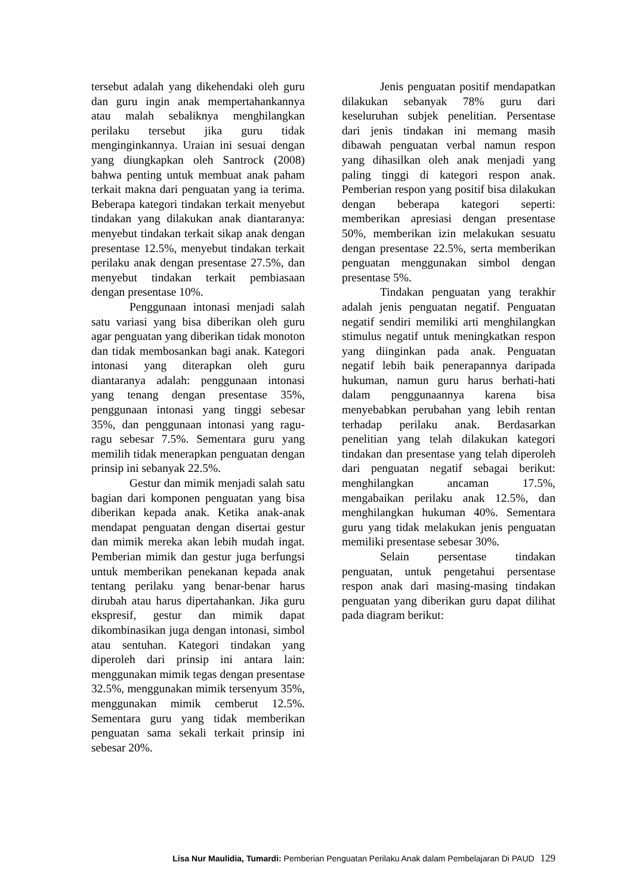tersebut adalah yang dikehendaki oleh guru dan guru ingin anak mempertahankannya atau malah sebaliknya menghilangkan perilaku tersebut jika guru tidak menginginkannya. Uraian ini sesuai dengan yang diungkapkan oleh Santrock (2008) bahwa penting untuk membuat anak paham terkait makna dari penguatan yang ia terima. Beberapa kategori tindakan terkait menyebut tindakan yang dilakukan anak diantaranya: menyebut tindakan terkait sikap anak dengan presentase 12.5%, menyebut tindakan terkait perilaku anak dengan presentase 27.5%, dan menyebut tindakan terkait pembiasaan dengan presentase 10%.
Penggunaan intonasi menjadi salah satu variasi yang bisa diberikan oleh guru agar penguatan yang diberikan tidak monoton dan tidak membosankan bagi anak. Kategori intonasi yang diterapkan oleh guru diantaranya adalah: penggunaan intonasi yang tenang dengan presentase 35%, penggunaan intonasi yang tinggi sebesar 35%, dan penggunaan intonasi yang ragu-ragu sebesar 7.5%. Sementara guru yang memilih tidak menerapkan penguatan dengan prinsip ini sebanyak 22.5%.
Gestur dan mimik menjadi salah satu bagian dari komponen penguatan yang bisa diberikan kepada anak. Ketika anak-anak mendapat penguatan dengan disertai gestur dan mimik mereka akan lebih mudah ingat. Pemberian mimik dan gestur juga berfungsi untuk memberikan penekanan kepada anak tentang perilaku yang benar-benar harus dirubah atau harus dipertahankan. Jika guru ekspresif, gestur dan mimik dapat dikombinasikan juga dengan intonasi, simbol atau sentuhan. Kategori tindakan yang diperoleh dari prinsip ini antara lain: menggunakan mimik tegas dengan presentase 32.5%, menggunakan mimik tersenyum 35%, menggunakan mimik cemberut 12.5%. Sementara guru yang tidak memberikan penguatan sama sekali terkait prinsip ini sebesar 20%.
Jenis penguatan positif mendapatkan dilakukan sebanyak 78% guru dari keseluruhan subjek penelitian. Persentase dari jenis tindakan ini memang masih dibawah penguatan verbal namun respon yang dihasilkan oleh anak menjadi yang paling tinggi di kategori respon anak. Pemberian respon yang positif bisa dilakukan dengan beberapa kategori seperti: memberikan apresiasi dengan presentase 50%, memberikan izin melakukan sesuatu dengan presentase 22.5%, serta memberikan penguatan menggunakan simbol dengan presentase 5%.
Tindakan penguatan yang terakhir adalah jenis penguatan negatif. Penguatan negatif sendiri memiliki arti menghilangkan stimulus negatif untuk meningkatkan respon yang diinginkan pada anak. Penguatan negatif lebih baik penerapannya daripada hukuman, namun guru harus berhati-hati dalam penggunaannya karena bisa menyebabkan perubahan yang lebih rentan terhadap perilaku anak. Berdasarkan penelitian yang telah dilakukan kategori tindakan dan presentase yang telah diperoleh dari penguatan negatif sebagai berikut: menghilangkan ancaman 17.5%, mengabaikan perilaku anak 12.5%, dan menghilangkan hukuman 40%. Sementara guru yang tidak melakukan jenis penguatan memiliki presentase sebesar 30%.
Selain persentase tindakan penguatan, untuk pengetahui persentase respon anak dari masing-masing tindakan penguatan yang diberikan guru dapat dilihat pada diagram berikut:
Lisa Nur Maulidia, Tumardi: Pemberian Penguatan Perilaku Anak dalam Pembelajaran Di PAUD 129